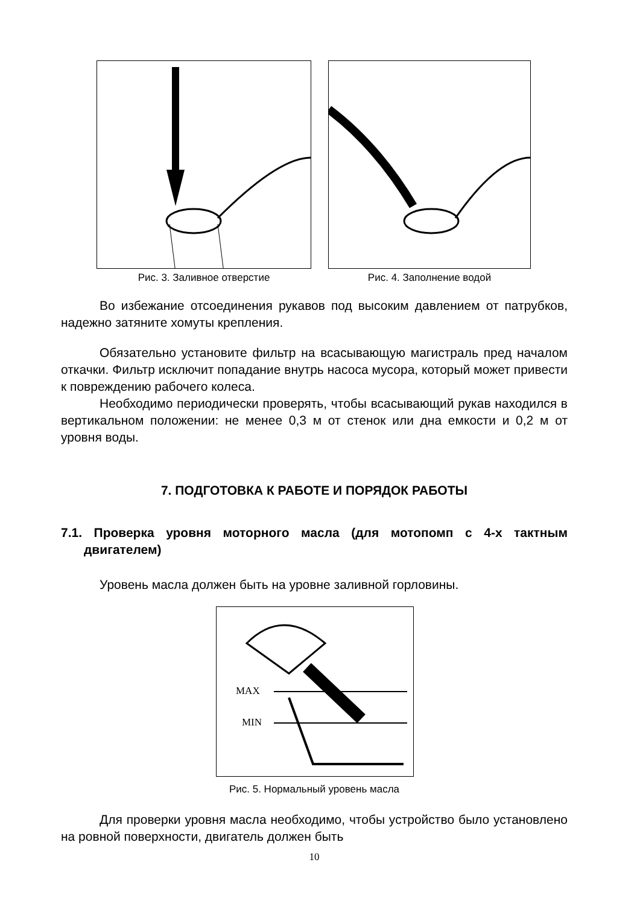Рис. 3. Заливное отверстие Рис. 4. Заполнение водой
Во избежание отсоединения рукавов под высоким давлением от патрубков, надежно затяните хомуты крепления.
Обязательно установите фильтр на всасывающую магистраль пред началом откачки. Фильтр исключит попадание внутрь насоса мусора, который может привести к повреждению рабочего колеса.
Необходимо периодически проверять, чтобы всасывающий рукав находился в вертикальном положении: не менее 0,3 м от стенок или дна емкости и 0,2 м от уровня воды.
7. ПОДГОТОВКА К РАБОТЕ И ПОРЯДОК РАБОТЫ
7.1. Проверка уровня моторного масла (для мотопомп с 4-х тактным двигателем)
Уровень масла должен быть на уровне заливной горловины.
MAX
MIN
Рис. 5. Нормальный уровень масла
Для проверки уровня масла необходимо, чтобы устройство было установлено на ровной поверхности, двигатель должен быть
10